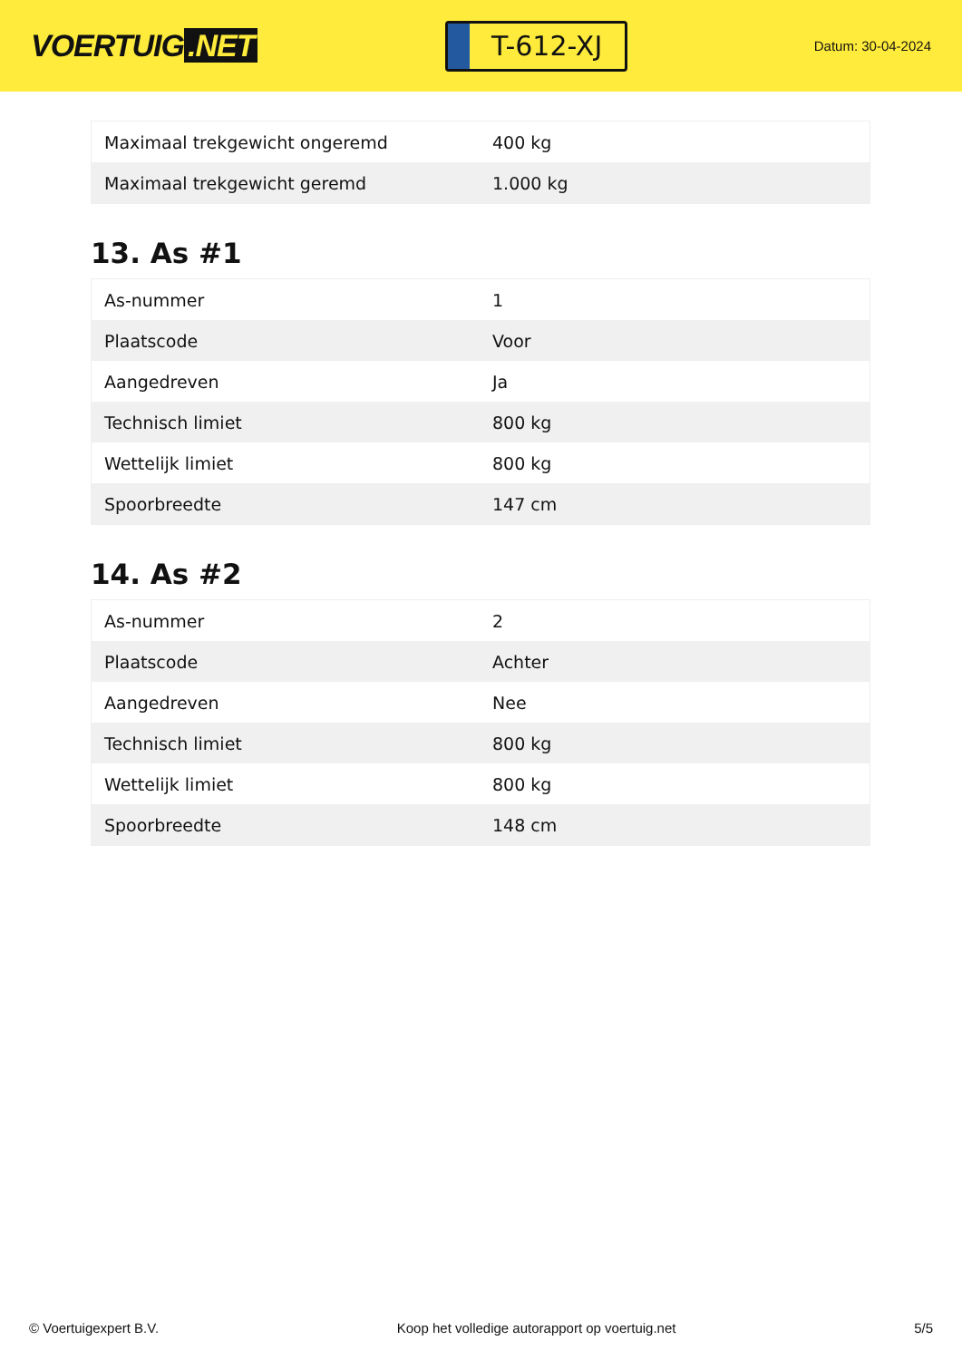VOERTUIG.NET
T-612-XJ
Datum: 30-04-2024
| Maximaal trekgewicht ongeremd | 400 kg |
| Maximaal trekgewicht geremd | 1.000 kg |
13. As #1
| As-nummer | 1 |
| Plaatscode | Voor |
| Aangedreven | Ja |
| Technisch limiet | 800 kg |
| Wettelijk limiet | 800 kg |
| Spoorbreedte | 147 cm |
14. As #2
| As-nummer | 2 |
| Plaatscode | Achter |
| Aangedreven | Nee |
| Technisch limiet | 800 kg |
| Wettelijk limiet | 800 kg |
| Spoorbreedte | 148 cm |
© Voertuigexpert B.V. Koop het volledige autorapport op voertuig.net 5/5